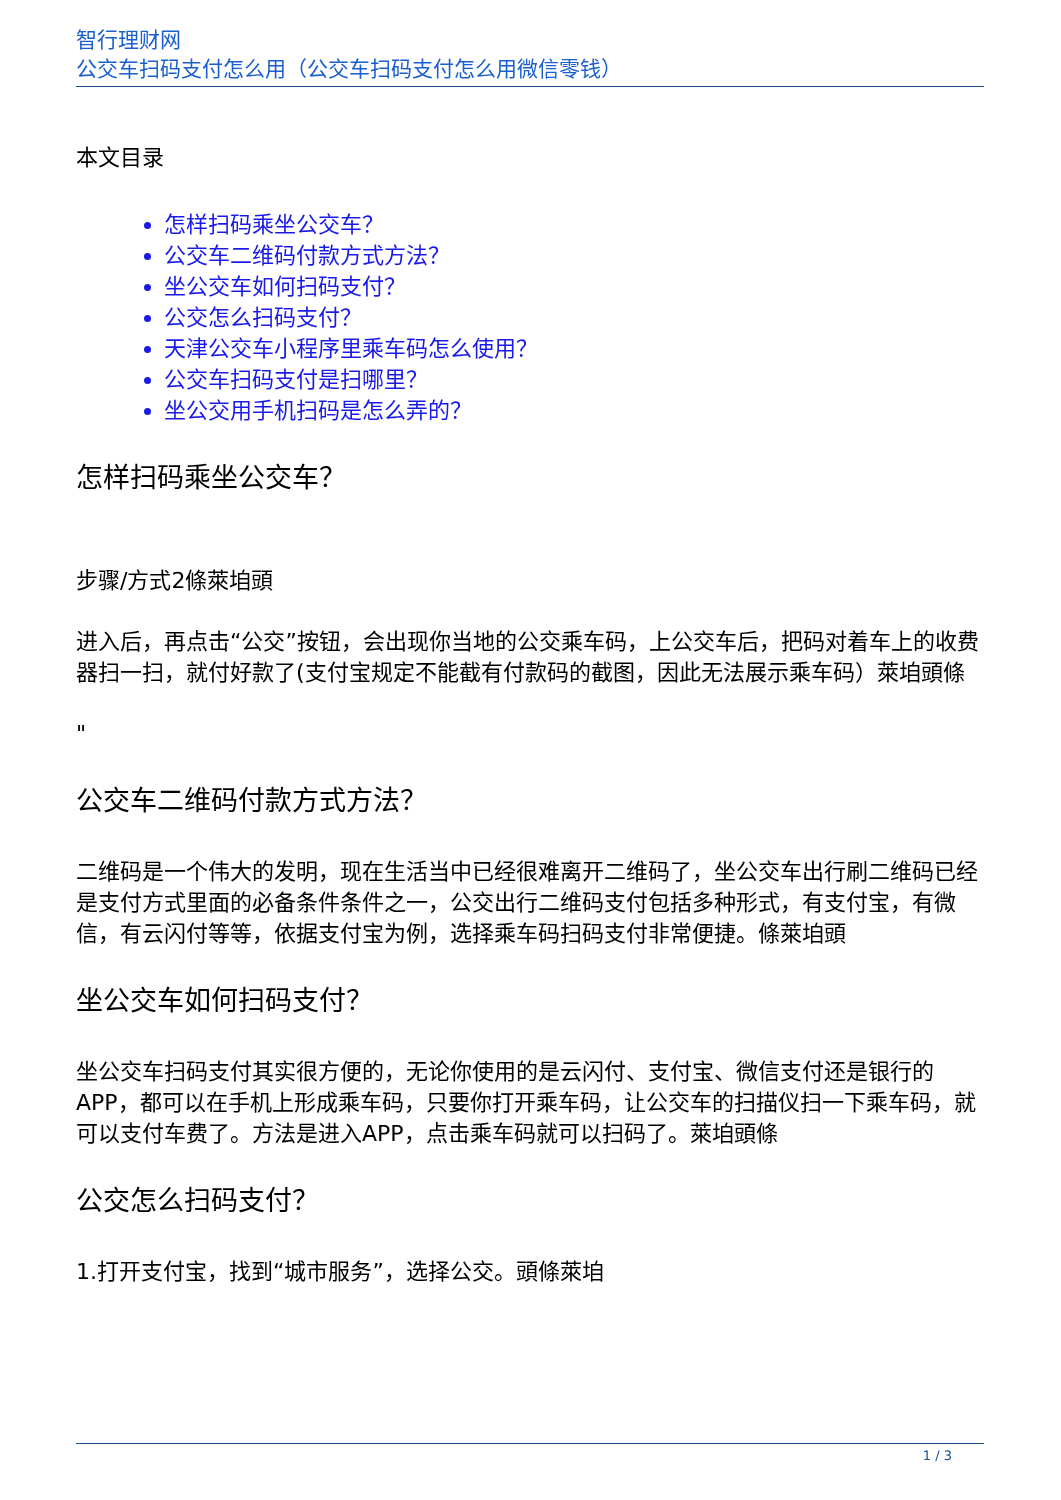智行理财网
公交车扫码支付怎么用（公交车扫码支付怎么用微信零钱）
本文目录
怎样扫码乘坐公交车？
公交车二维码付款方式方法？
坐公交车如何扫码支付？
公交怎么扫码支付？
天津公交车小程序里乘车码怎么使用？
公交车扫码支付是扫哪里？
坐公交用手机扫码是怎么弄的？
怎样扫码乘坐公交车？
步骤/方式2條萊垍頭
进入后，再点击“公交”按钮，会出现你当地的公交乘车码，上公交车后，把码对着车上的收费器扫一扫，就付好款了(支付宝规定不能截有付款码的截图，因此无法展示乘车码）萊垍頭條
"
公交车二维码付款方式方法？
二维码是一个伟大的发明，现在生活当中已经很难离开二维码了，坐公交车出行刷二维码已经是支付方式里面的必备条件条件之一，公交出行二维码支付包括多种形式，有支付宝，有微信，有云闪付等等，依据支付宝为例，选择乘车码扫码支付非常便捷。條萊垍頭
坐公交车如何扫码支付？
坐公交车扫码支付其实很方便的，无论你使用的是云闪付、支付宝、微信支付还是银行的APP，都可以在手机上形成乘车码，只要你打开乘车码，让公交车的扫描仪扫一下乘车码，就可以支付车费了。方法是进入APP，点击乘车码就可以扫码了。萊垍頭條
公交怎么扫码支付？
1.打开支付宝，找到“城市服务”，选择公交。頭條萊垍
1 / 3